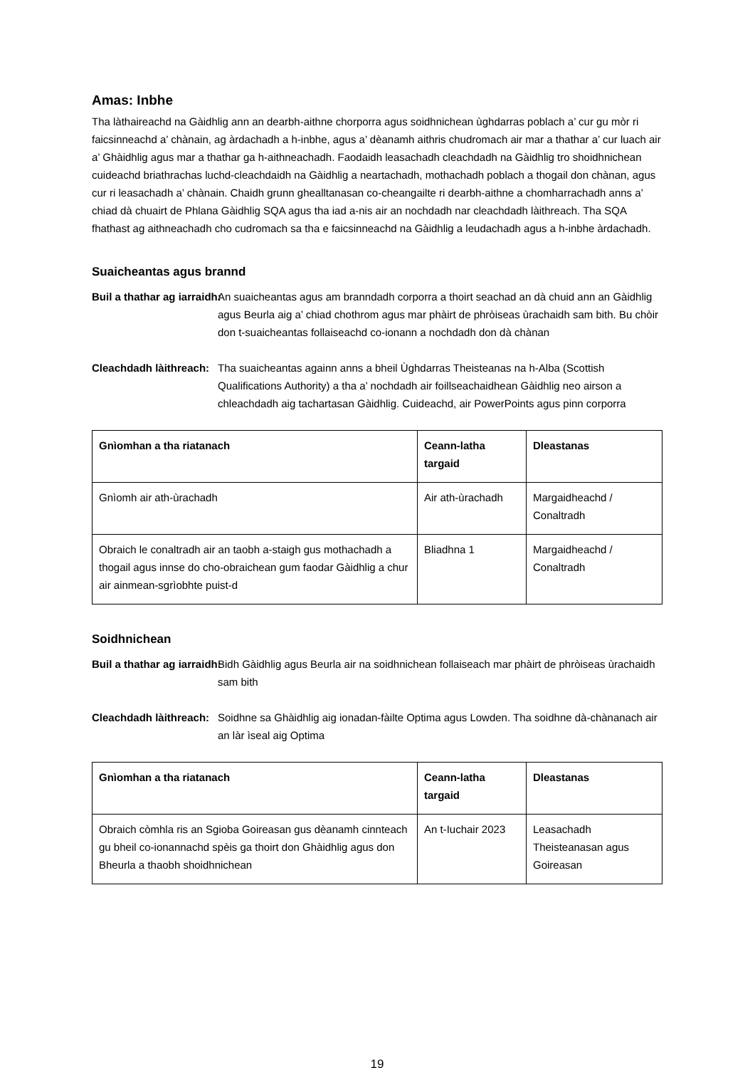Amas: Inbhe
Tha làthaireachd na Gàidhlig ann an dearbh-aithne chorporra agus soidhnichean ùghdarras poblach a’ cur gu mòr ri faicsinneachd a’ chànain, ag àrdachadh a h-inbhe, agus a’ dèanamh aithris chudromach air mar a thathar a’ cur luach air a’ Ghàidhlig agus mar a thathar ga h-aithneachadh. Faodaidh leasachadh cleachdadh na Gàidhlig tro shoidhnichean cuideachd briathrachas luchd-cleachdaidh na Gàidhlig a neartachadh, mothachadh poblach a thogail don chànan, agus cur ri leasachadh a’ chànain. Chaidh grunn ghealltanasan co-cheangailte ri dearbh-aithne a chomharrachadh anns a’ chiad dà chuairt de Phlana Gàidhlig SQA agus tha iad a-nis air an nochdadh nar cleachdadh làithreach. Tha SQA fhathast ag aithneachadh cho cudromach sa tha e faicsinneachd na Gàidhlig a leudachadh agus a h-inbhe àrdachadh.
Suaicheantas agus brannd
Buil a thathar ag iarraidh: An suaicheantas agus am branndadh corporra a thoirt seachad an dà chuid ann an Gàidhlig agus Beurla aig a’ chiad chothrom agus mar phàirt de phròiseas ùrachaidh sam bith. Bu chòir don t-suaicheantas follaiseachd co-ionann a nochdadh don dà chànan
Cleachdadh làithreach: Tha suaicheantas againn anns a bheil Ùghdarras Theisteanas na h-Alba (Scottish Qualifications Authority) a tha a’ nochdadh air foillseachaidhean Gàidhlig neo airson a chleachdadh aig tachartasan Gàidhlig. Cuideachd, air PowerPoints agus pinn corporra
| Gnìomhan a tha riatanach | Ceann-latha targaid | Dleastanas |
| --- | --- | --- |
| Gnìomh air ath-ùrachadh | Air ath-ùrachadh | Margaidheachd / Conaltradh |
| Obraich le conaltradh air an taobh a-staigh gus mothachadh a thogail agus innse do cho-obraichean gum faodar Gàidhlig a chur air ainmean-sgrìobhte puist-d | Bliadhna 1 | Margaidheachd / Conaltradh |
Soidhnichean
Buil a thathar ag iarraidh: Bidh Gàidhlig agus Beurla air na soidhnichean follaiseach mar phàirt de phròiseas ùrachaidh sam bith
Cleachdadh làithreach: Soidhne sa Ghàidhlig aig ionadan-fàilte Optima agus Lowden. Tha soidhne dà-chànanach air an làr ìseal aig Optima
| Gnìomhan a tha riatanach | Ceann-latha targaid | Dleastanas |
| --- | --- | --- |
| Obraich còmhla ris an Sgioba Goireasan gus dèanamh cinnteach gu bheil co-ionannachd spèis ga thoirt don Ghàidhlig agus don Bheurla a thaobh shoidhnichean | An t-Iuchair 2023 | Leasachadh Theisteanasan agus Goireasan |
19